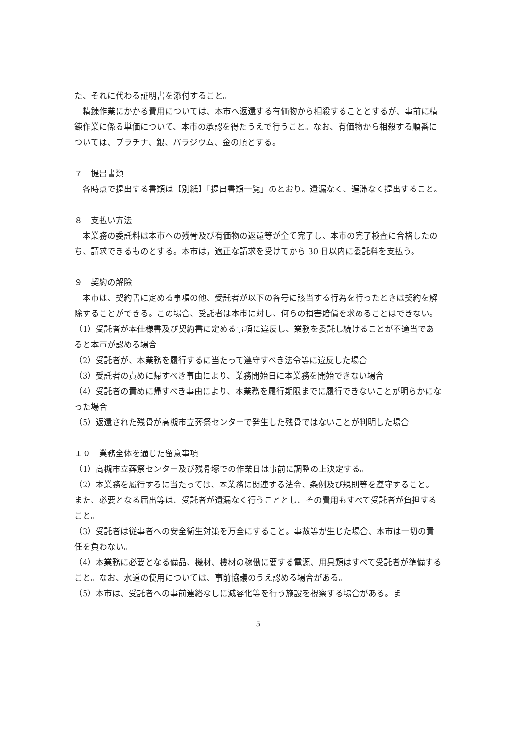た、それに代わる証明書を添付すること。
　精錬作業にかかる費用については、本市へ返還する有価物から相殺することとするが、事前に精錬作業に係る単価について、本市の承認を得たうえで行うこと。なお、有価物から相殺する順番については、プラチナ、銀、パラジウム、金の順とする。
７　提出書類
　各時点で提出する書類は【別紙】「提出書類一覧」のとおり。遺漏なく、遅滞なく提出すること。
８　支払い方法
　本業務の委託料は本市への残骨及び有価物の返還等が全て完了し、本市の完了検査に合格したのち、請求できるものとする。本市は，適正な請求を受けてから 30 日以内に委託料を支払う。
９　契約の解除
　本市は、契約書に定める事項の他、受託者が以下の各号に該当する行為を行ったときは契約を解除することができる。この場合、受託者は本市に対し、何らの損害賠償を求めることはできない。
（1）受託者が本仕様書及び契約書に定める事項に違反し、業務を委託し続けることが不適当であると本市が認める場合
（2）受託者が、本業務を履行するに当たって遵守すべき法令等に違反した場合
（3）受託者の責めに帰すべき事由により、業務開始日に本業務を開始できない場合
（4）受託者の責めに帰すべき事由により、本業務を履行期限までに履行できないことが明らかになった場合
（5）返還された残骨が高槻市立葬祭センターで発生した残骨ではないことが判明した場合
１０　業務全体を通じた留意事項
（1）高槻市立葬祭センター及び残骨塚での作業日は事前に調整の上決定する。
（2）本業務を履行するに当たっては、本業務に関連する法令、条例及び規則等を遵守すること。また、必要となる届出等は、受託者が遺漏なく行うこととし、その費用もすべて受託者が負担すること。
（3）受託者は従事者への安全衛生対策を万全にすること。事故等が生じた場合、本市は一切の責任を負わない。
（4）本業務に必要となる備品、機材、機材の稼働に要する電源、用具類はすべて受託者が準備すること。なお、水道の使用については、事前協議のうえ認める場合がある。
（5）本市は、受託者への事前連絡なしに減容化等を行う施設を視察する場合がある。ま
5